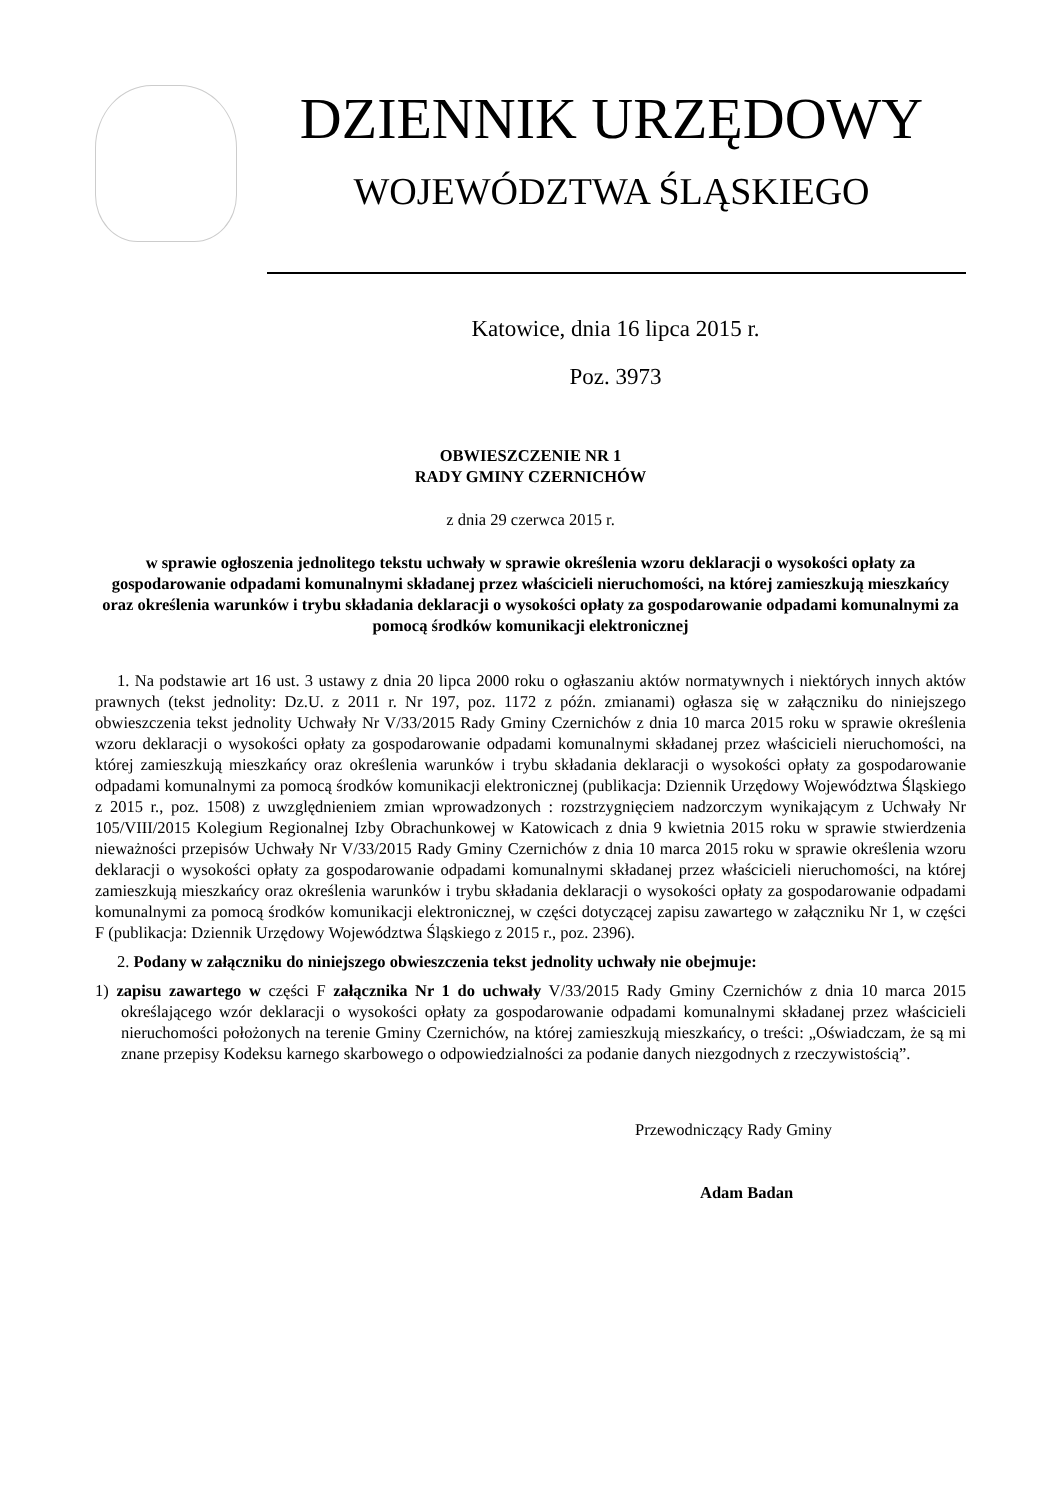DZIENNIK URZĘDOWY
WOJEWÓDZTWA ŚLĄSKIEGO
Katowice, dnia 16 lipca 2015 r.
Poz. 3973
OBWIESZCZENIE NR 1
RADY GMINY CZERNICHÓW
z dnia 29 czerwca 2015 r.
w sprawie ogłoszenia jednolitego tekstu uchwały w sprawie określenia wzoru deklaracji o wysokości opłaty za gospodarowanie odpadami komunalnymi składanej przez właścicieli nieruchomości, na której zamieszkują mieszkańcy oraz określenia warunków i trybu składania deklaracji o wysokości opłaty za gospodarowanie odpadami komunalnymi za pomocą środków komunikacji elektronicznej
1. Na podstawie art 16 ust. 3 ustawy z dnia 20 lipca 2000 roku o ogłaszaniu aktów normatywnych i niektórych innych aktów prawnych (tekst jednolity: Dz.U. z 2011 r. Nr 197, poz. 1172 z późn. zmianami) ogłasza się w załączniku do niniejszego obwieszczenia tekst jednolity Uchwały Nr V/33/2015 Rady Gminy Czernichów z dnia 10 marca 2015 roku w sprawie określenia wzoru deklaracji o wysokości opłaty za gospodarowanie odpadami komunalnymi składanej przez właścicieli nieruchomości, na której zamieszkują mieszkańcy oraz określenia warunków i trybu składania deklaracji o wysokości opłaty za gospodarowanie odpadami komunalnymi za pomocą środków komunikacji elektronicznej (publikacja: Dziennik Urzędowy Województwa Śląskiego z 2015 r., poz. 1508) z uwzględnieniem zmian wprowadzonych : rozstrzygnięciem nadzorczym wynikającym z Uchwały Nr 105/VIII/2015 Kolegium Regionalnej Izby Obrachunkowej w Katowicach z dnia 9 kwietnia 2015 roku w sprawie stwierdzenia nieważności przepisów Uchwały Nr V/33/2015 Rady Gminy Czernichów z dnia 10 marca 2015 roku w sprawie określenia wzoru deklaracji o wysokości opłaty za gospodarowanie odpadami komunalnymi składanej przez właścicieli nieruchomości, na której zamieszkują mieszkańcy oraz określenia warunków i trybu składania deklaracji o wysokości opłaty za gospodarowanie odpadami komunalnymi za pomocą środków komunikacji elektronicznej, w części dotyczącej zapisu zawartego w załączniku Nr 1, w części F (publikacja: Dziennik Urzędowy Województwa Śląskiego z 2015 r., poz. 2396).
2. Podany w załączniku do niniejszego obwieszczenia tekst jednolity uchwały nie obejmuje:
1) zapisu zawartego w części F załącznika Nr 1 do uchwały V/33/2015 Rady Gminy Czernichów z dnia 10 marca 2015 określającego wzór deklaracji o wysokości opłaty za gospodarowanie odpadami komunalnymi składanej przez właścicieli nieruchomości położonych na terenie Gminy Czernichów, na której zamieszkują mieszkańcy, o treści: „Oświadczam, że są mi znane przepisy Kodeksu karnego skarbowego o odpowiedzialności za podanie danych niezgodnych z rzeczywistością”.
Przewodniczący Rady Gminy
Adam Badan